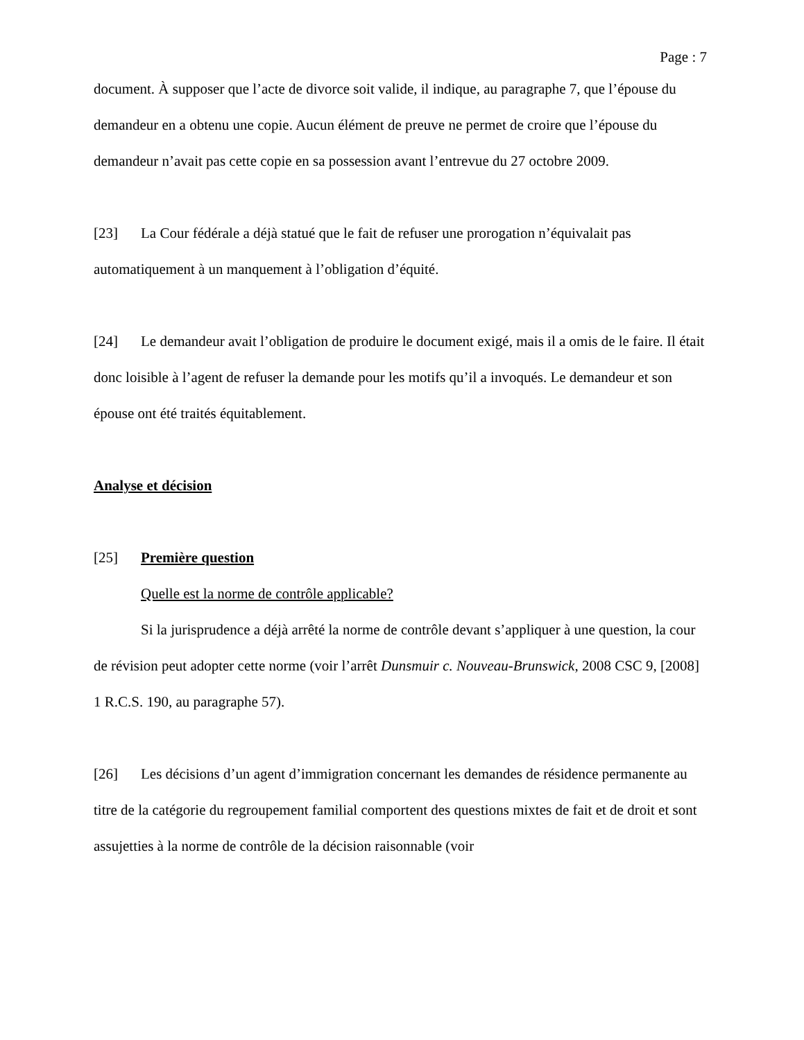Page : 7
document. À supposer que l’acte de divorce soit valide, il indique, au paragraphe 7, que l’épouse du demandeur en a obtenu une copie. Aucun élément de preuve ne permet de croire que l’épouse du demandeur n’avait pas cette copie en sa possession avant l’entrevue du 27 octobre 2009.
[23] La Cour fédérale a déjà statué que le fait de refuser une prorogation n’équivalait pas automatiquement à un manquement à l’obligation d’équité.
[24] Le demandeur avait l’obligation de produire le document exigé, mais il a omis de le faire. Il était donc loisible à l’agent de refuser la demande pour les motifs qu’il a invoqués. Le demandeur et son épouse ont été traités équitablement.
Analyse et décision
[25] Première question
Quelle est la norme de contrôle applicable?
Si la jurisprudence a déjà arrêté la norme de contrôle devant s’appliquer à une question, la cour de révision peut adopter cette norme (voir l’arrêt Dunsmuir c. Nouveau-Brunswick, 2008 CSC 9, [2008] 1 R.C.S. 190, au paragraphe 57).
[26] Les décisions d’un agent d’immigration concernant les demandes de résidence permanente au titre de la catégorie du regroupement familial comportent des questions mixtes de fait et de droit et sont assujetties à la norme de contrôle de la décision raisonnable (voir